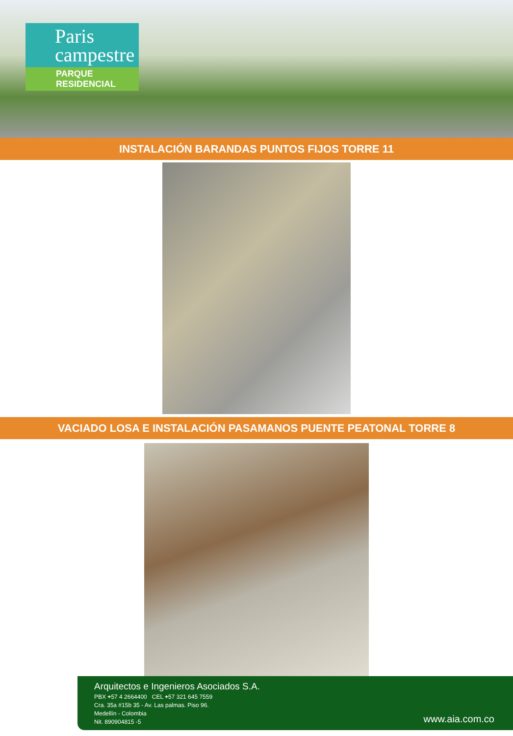Paris
campestre
PARQUE RESIDENCIAL
INSTALACIÓN BARANDAS PUNTOS FIJOS TORRE 11
VACIADO LOSA E INSTALACIÓN PASAMANOS PUENTE PEATONAL TORRE 8
Arquitectos e Ingenieros Asociados S.A.
PBX +57 4 2664400 CEL +57 321 645 7559
Cra. 35a #15b 35 - Av. Las palmas. Piso 96.
Medellín - Colombia
Nit. 890904815 -5
www.aia.com.co